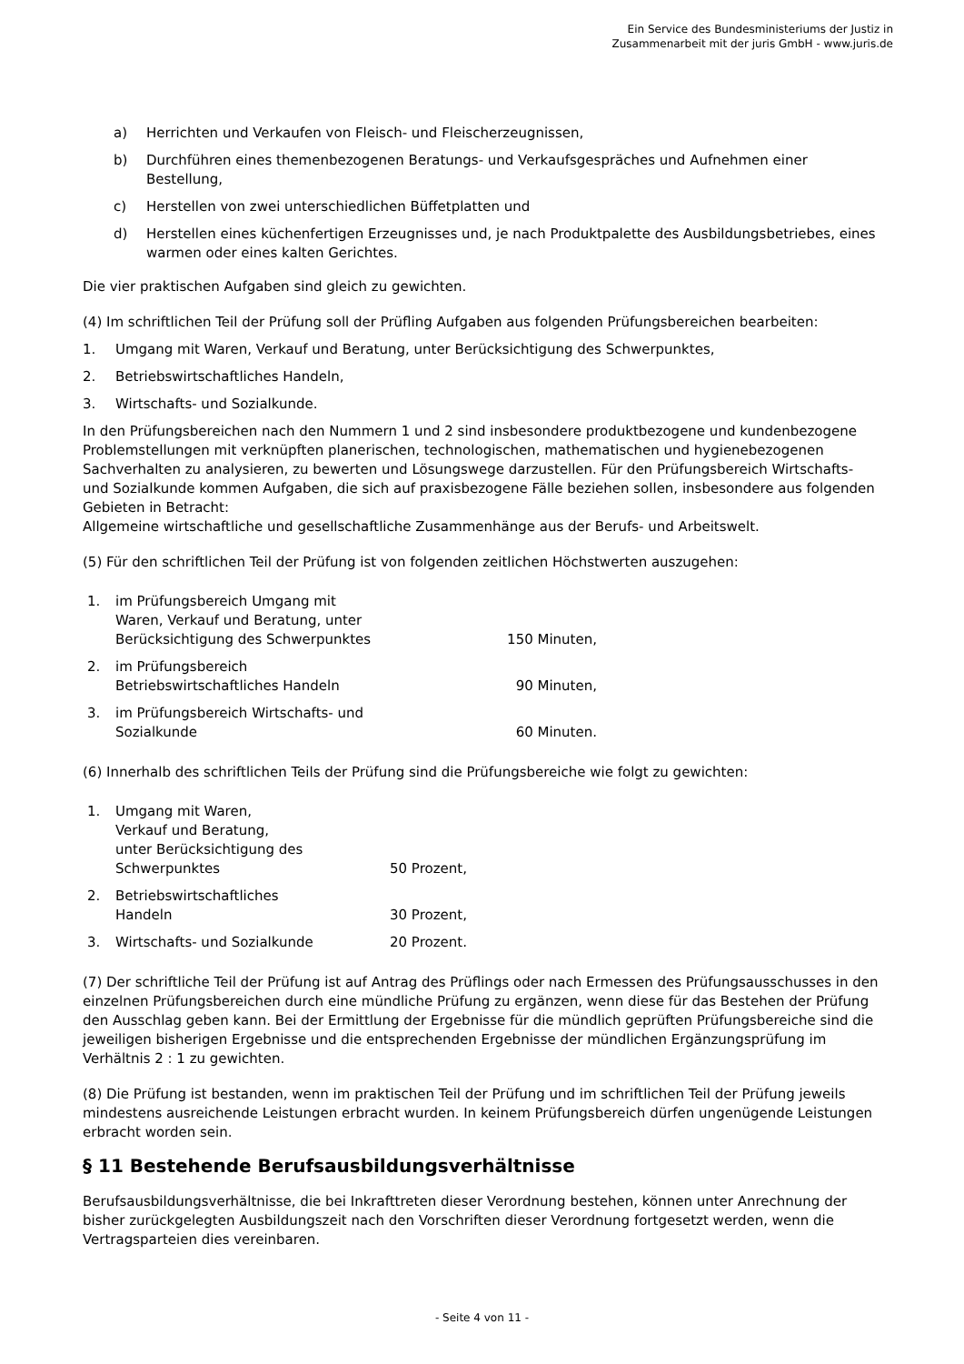Ein Service des Bundesministeriums der Justiz in
Zusammenarbeit mit der juris GmbH - www.juris.de
a) Herrichten und Verkaufen von Fleisch- und Fleischerzeugnissen,
b) Durchführen eines themenbezogenen Beratungs- und Verkaufsgespräches und Aufnehmen einer Bestellung,
c) Herstellen von zwei unterschiedlichen Büffetplatten und
d) Herstellen eines küchenfertigen Erzeugnisses und, je nach Produktpalette des Ausbildungsbetriebes, eines warmen oder eines kalten Gerichtes.
Die vier praktischen Aufgaben sind gleich zu gewichten.
(4) Im schriftlichen Teil der Prüfung soll der Prüfling Aufgaben aus folgenden Prüfungsbereichen bearbeiten:
1. Umgang mit Waren, Verkauf und Beratung, unter Berücksichtigung des Schwerpunktes,
2. Betriebswirtschaftliches Handeln,
3. Wirtschafts- und Sozialkunde.
In den Prüfungsbereichen nach den Nummern 1 und 2 sind insbesondere produktbezogene und kundenbezogene Problemstellungen mit verknüpften planerischen, technologischen, mathematischen und hygienebezogenen Sachverhalten zu analysieren, zu bewerten und Lösungswege darzustellen. Für den Prüfungsbereich Wirtschafts- und Sozialkunde kommen Aufgaben, die sich auf praxisbezogene Fälle beziehen sollen, insbesondere aus folgenden Gebieten in Betracht:
Allgemeine wirtschaftliche und gesellschaftliche Zusammenhänge aus der Berufs- und Arbeitswelt.
(5) Für den schriftlichen Teil der Prüfung ist von folgenden zeitlichen Höchstwerten auszugehen:
| 1. | im Prüfungsbereich Umgang mit Waren, Verkauf und Beratung, unter Berücksichtigung des Schwerpunktes | 150 Minuten, |
| 2. | im Prüfungsbereich Betriebswirtschaftliches Handeln | 90 Minuten, |
| 3. | im Prüfungsbereich Wirtschafts- und Sozialkunde | 60 Minuten. |
(6) Innerhalb des schriftlichen Teils der Prüfung sind die Prüfungsbereiche wie folgt zu gewichten:
| 1. | Umgang mit Waren, Verkauf und Beratung, unter Berücksichtigung des Schwerpunktes | 50 Prozent, |
| 2. | Betriebswirtschaftliches Handeln | 30 Prozent, |
| 3. | Wirtschafts- und Sozialkunde | 20 Prozent. |
(7) Der schriftliche Teil der Prüfung ist auf Antrag des Prüflings oder nach Ermessen des Prüfungsausschusses in den einzelnen Prüfungsbereichen durch eine mündliche Prüfung zu ergänzen, wenn diese für das Bestehen der Prüfung den Ausschlag geben kann. Bei der Ermittlung der Ergebnisse für die mündlich geprüften Prüfungsbereiche sind die jeweiligen bisherigen Ergebnisse und die entsprechenden Ergebnisse der mündlichen Ergänzungsprüfung im Verhältnis 2 : 1 zu gewichten.
(8) Die Prüfung ist bestanden, wenn im praktischen Teil der Prüfung und im schriftlichen Teil der Prüfung jeweils mindestens ausreichende Leistungen erbracht wurden. In keinem Prüfungsbereich dürfen ungenügende Leistungen erbracht worden sein.
§ 11 Bestehende Berufsausbildungsverhältnisse
Berufsausbildungsverhältnisse, die bei Inkrafttreten dieser Verordnung bestehen, können unter Anrechnung der bisher zurückgelegten Ausbildungszeit nach den Vorschriften dieser Verordnung fortgesetzt werden, wenn die Vertragsparteien dies vereinbaren.
- Seite 4 von 11 -